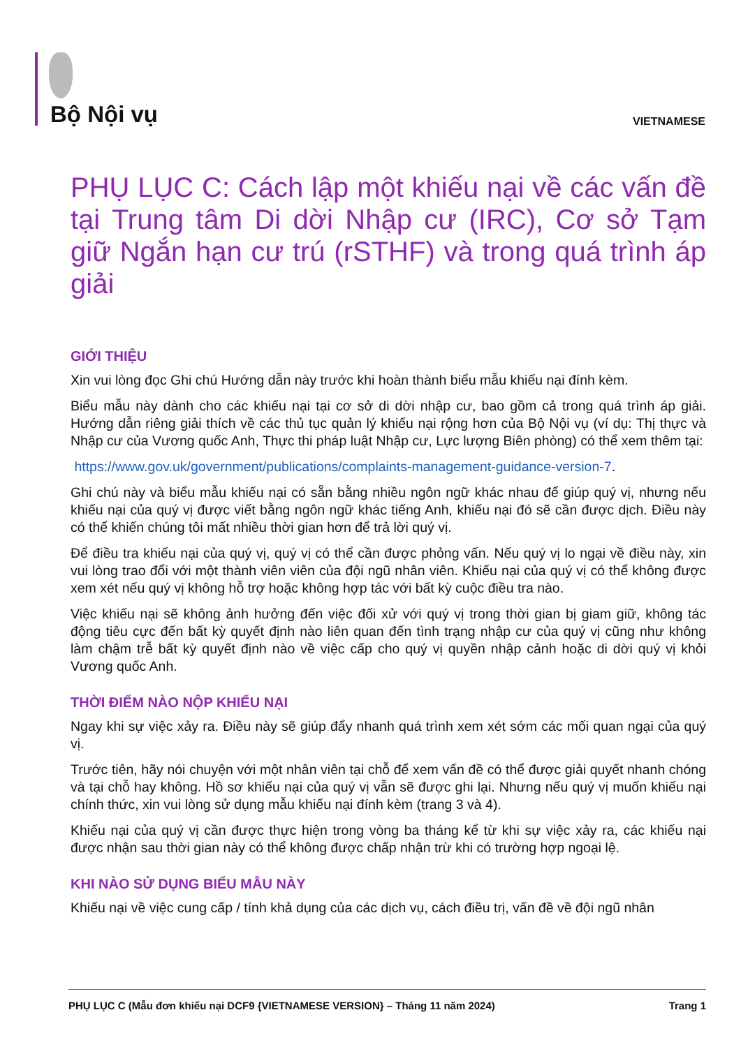Bộ Nội vụ VIETNAMESE
PHỤ LỤC C: Cách lập một khiếu nại về các vấn đề tại Trung tâm Di dời Nhập cư (IRC), Cơ sở Tạm giữ Ngắn hạn cư trú (rSTHF) và trong quá trình áp giải
GIỚI THIỆU
Xin vui lòng đọc Ghi chú Hướng dẫn này trước khi hoàn thành biểu mẫu khiếu nại đính kèm.
Biểu mẫu này dành cho các khiếu nại tại cơ sở di dời nhập cư, bao gồm cả trong quá trình áp giải. Hướng dẫn riêng giải thích về các thủ tục quản lý khiếu nại rộng hơn của Bộ Nội vụ (ví dụ: Thị thực và Nhập cư của Vương quốc Anh, Thực thi pháp luật Nhập cư, Lực lượng Biên phòng) có thể xem thêm tại:
https://www.gov.uk/government/publications/complaints-management-guidance-version-7.
Ghi chú này và biểu mẫu khiếu nại có sẵn bằng nhiều ngôn ngữ khác nhau để giúp quý vị, nhưng nếu khiếu nại của quý vị được viết bằng ngôn ngữ khác tiếng Anh, khiếu nại đó sẽ cần được dịch. Điều này có thể khiến chúng tôi mất nhiều thời gian hơn để trả lời quý vị.
Để điều tra khiếu nại của quý vị, quý vị có thể cần được phỏng vấn. Nếu quý vị lo ngại về điều này, xin vui lòng trao đổi với một thành viên viên của đội ngũ nhân viên. Khiếu nại của quý vị có thể không được xem xét nếu quý vị không hỗ trợ hoặc không hợp tác với bất kỳ cuộc điều tra nào.
Việc khiếu nại sẽ không ảnh hưởng đến việc đối xử với quý vị trong thời gian bị giam giữ, không tác động tiêu cực đến bất kỳ quyết định nào liên quan đến tình trạng nhập cư của quý vị cũng như không làm chậm trễ bất kỳ quyết định nào về việc cấp cho quý vị quyền nhập cảnh hoặc di dời quý vị khỏi Vương quốc Anh.
THỜI ĐIỂM NÀO NỘP KHIẾU NẠI
Ngay khi sự việc xảy ra. Điều này sẽ giúp đẩy nhanh quá trình xem xét sớm các mối quan ngại của quý vị.
Trước tiên, hãy nói chuyện với một nhân viên tại chỗ để xem vấn đề có thể được giải quyết nhanh chóng và tại chỗ hay không. Hồ sơ khiếu nại của quý vị vẫn sẽ được ghi lại. Nhưng nếu quý vị muốn khiếu nại chính thức, xin vui lòng sử dụng mẫu khiếu nại đính kèm (trang 3 và 4).
Khiếu nại của quý vị cần được thực hiện trong vòng ba tháng kể từ khi sự việc xảy ra, các khiếu nại được nhận sau thời gian này có thể không được chấp nhận trừ khi có trường hợp ngoại lệ.
KHI NÀO SỬ DỤNG BIỂU MẪU NÀY
Khiếu nại về việc cung cấp / tính khả dụng của các dịch vụ, cách điều trị, vấn đề về đội ngũ nhân
PHỤ LỤC C (Mẫu đơn khiếu nại DCF9 {VIETNAMESE VERSION} – Tháng 11 năm 2024) Trang 1